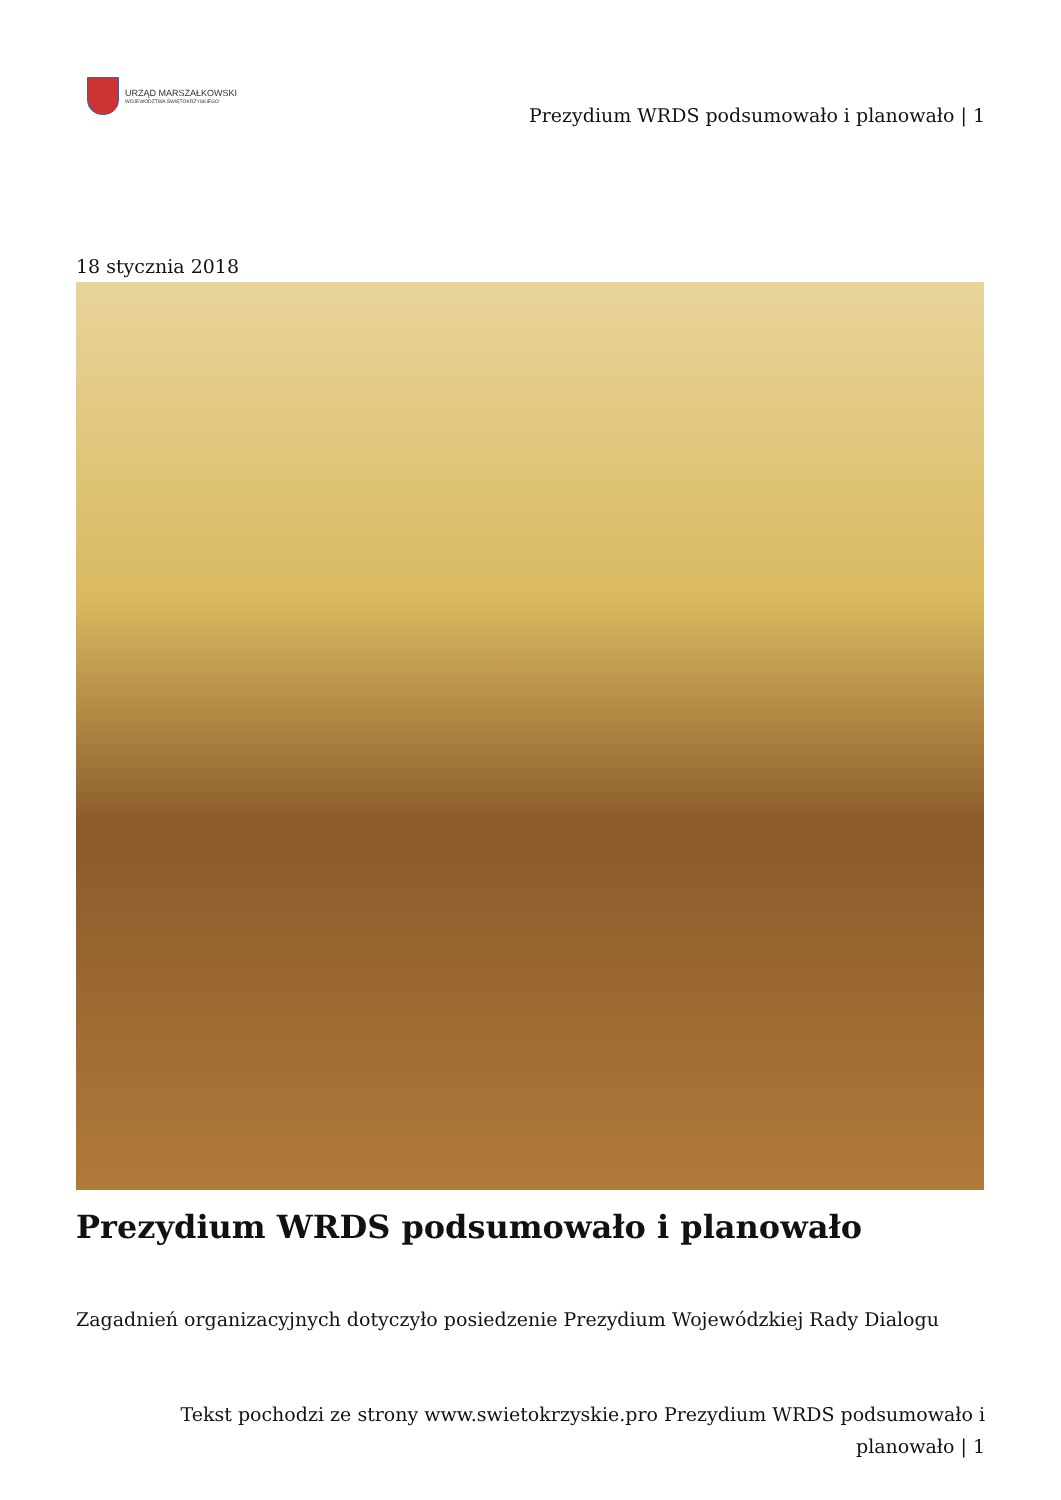URZĄD MARSZAŁKOWSKI
WOJEWÓDZTWA ŚWIĘTOKRZYSKIEGO
Prezydium WRDS podsumowało i planowało | 1
18 stycznia 2018
Prezydium WRDS podsumowało i planowało
Zagadnień organizacyjnych dotyczyło posiedzenie Prezydium Wojewódzkiej Rady Dialogu
Tekst pochodzi ze strony www.swietokrzyskie.pro Prezydium WRDS podsumowało i planowało | 1